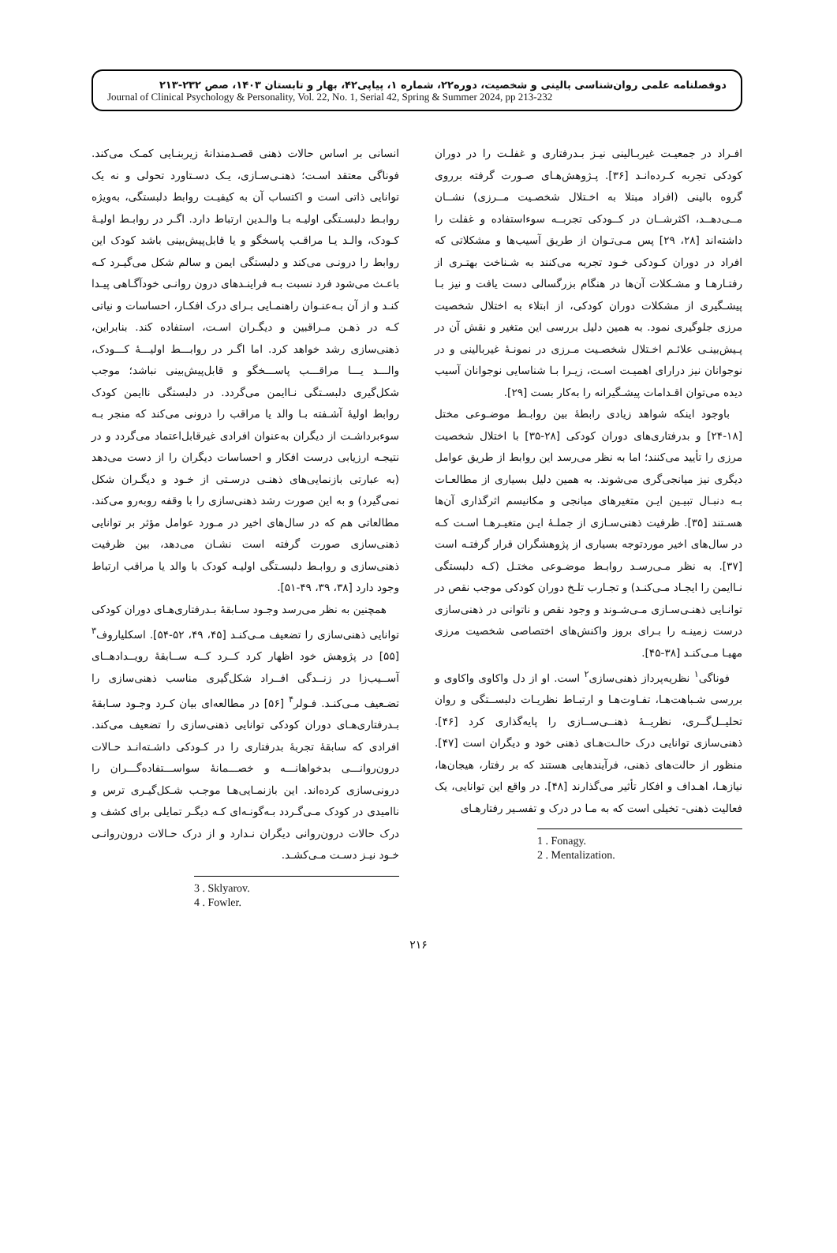دوفصلنامه علمی روان‌شناسی بالینی و شخصیت، دوره۲۲، شماره ۱، پیاپی۴۲، بهار و تابستان ۱۴۰۳، صص ۲۳۲-۲۱۳
Journal of Clinical Psychology & Personality, Vol. 22, No. 1, Serial 42, Spring & Summer 2024, pp 213-232
افـراد در جمعیـت غیربـالینی نیـز بـدرفتاری و غفلـت را در دوران کودکی تجربه کـرده‌انـد [۳۶]. پـژوهش‌هـای صـورت گرفته برروی گروه بالینی (افراد مبتلا به اخـتلال شخصـیت مــرزی) نشــان مــی‌دهــد، اکثرشــان در کــودکی تجربــه سوءاستفاده و غفلت را داشته‌اند [۲۸، ۲۹] پس مـی‌تـوان از طریق آسیب‌ها و مشکلاتی که افراد در دوران کـودکی خـود تجربه می‌کنند به شـناخت بهتـری از رفتـارهـا و مشـکلات آن‌ها در هنگام بزرگسالی دست یافت و نیز بـا پیشـگیری از مشکلات دوران کودکی، از ابتلاء به اختلال شخصیت مرزی جلوگیری نمود. به همین دلیل بررسی این متغیر و نقش آن در پـیش‌بینـی علائـم اخـتلال شخصـیت مـرزی در نمونـۀ غیربالینی و در نوجوانان نیز درارای اهمیـت اسـت، زیـرا بـا شناسایی نوجوانان آسیب دیده می‌توان اقـدامات پیشـگیرانه را به‌کار بست [۲۹].
باوجود اینکه شواهد زیادی رابطۀ بین روابـط موضـوعی مختل [۱۸-۲۴] و بدرفتاری‌های دوران کودکی [۲۸-۳۵] با اختلال شخصیت مرزی را تأیید می‌کنند؛ اما به نظر می‌رسد این روابط از طریق عوامل دیگری نیز میانجی‌گری می‌شوند. به همین دلیل بسیاری از مطالعـات بـه دنبـال تبیـین ایـن متغیرهای میانجی و مکانیسم اثرگذاری آن‌ها هسـتند [۳۵]. ظرفیت ذهنی‌سـازی از جملـۀ ایـن متغیـرهـا اسـت کـه در سال‌های اخیر موردتوجه بسیاری از پژوهشگران قرار گرفتـه است [۳۷]. به نظر مـی‌رسـد روابـط موضـوعی مختـل (کـه دلبستگی نـاایمن را ایجـاد مـی‌کنـد) و تجـارب تلـخ دوران کودکی موجب نقص در توانـایی ذهنـی‌سـازی مـی‌شـوند و وجود نقص و ناتوانی در ذهنی‌سازی درست زمینـه را بـرای بروز واکنش‌های اختصاصی شخصیت مرزی مهیـا مـی‌کنـد [۳۸-۴۵].
فوناگی<sup>۱</sup> نظریه‌پرداز ذهنی‌سازی<sup>۲</sup> است. او از دل واکاوی واکاوی و بررسی شـباهت‌هـا، تفـاوت‌هـا و ارتبـاط نظریـات دلبســتگی و روان تحلیــل‌گــری، نظریــۀ ذهنــی‌ســازی را پایه‌گذاری کرد [۴۶]. ذهنی‌سازی توانایی درک حالـت‌هـای ذهنی خود و دیگران است [۴۷]. منظور از حالت‌های ذهنی، فرآیندهایی هستند که بر رفتار، هیجان‌ها، نیازهـا، اهـداف و افکار تأثیر می‌گذارند [۴۸]. در واقع این توانایی، یک فعالیت ذهنی- تخیلی است که به مـا در درک و تفسـیر رفتارهـای
1 . Fonagy.
2 . Mentalization.
انسانی بر اساس حالات ذهنی قصـدمندانۀ زیربنـایی کمـک می‌کند. فوناگی معتقد اسـت؛ ذهنـی‌سـازی، یـک دسـتاورد تحولی و نه یک توانایی ذاتی است و اکتساب آن به کیفیـت روابط دلبستگی، به‌ویژه روابـط دلبسـتگی اولیـه بـا والـدین ارتباط دارد. اگـر در روابـط اولیـۀ کـودک، والـد یـا مراقـب پاسخگو و یا قابل‌پیش‌بینی باشد کودک این روابط را درونـی می‌کند و دلبستگی ایمن و سالم شکل می‌گیـرد کـه باعـث می‌شود فرد نسبت بـه فراینـدهای درون روانـی خودآگـاهی پیـدا کنـد و از آن بـه‌عنـوان راهنمـایی بـرای درک افکـار، احساسات و نیاتی کـه در ذهـن مـراقبین و دیگـران اسـت، استفاده کند. بنابراین، ذهنی‌سازی رشد خواهد کرد. اما اگـر در روابـــط اولیـــۀ کـــودک، والـــد یـــا مراقـــب پاســـخگو و قابل‌پیش‌بینی نباشد؛ موجب شکل‌گیری دلبسـتگی نـاایمن می‌گردد. در دلبستگی ناایمن کودک روابط اولیۀ آشـفته بـا والد یا مراقب را درونی می‌کند که منجر بـه سوءبرداشـت از دیگران به‌عنوان افرادی غیرقابل‌اعتماد می‌گردد و در نتیجـه ارزیابی درست افکار و احساسات دیگران را از دست می‌دهد (به عبارتی بازنمایی‌های ذهنـی درسـتی از خـود و دیگـران شکل نمی‌گیرد) و به این صورت رشد ذهنی‌سازی را با وقفه روبه‌رو می‌کند. مطالعاتی هم که در سال‌های اخیر در مـورد عوامل مؤثر بر توانایی ذهنی‌سازی صورت گرفته است نشـان می‌دهد، بین ظرفیت ذهنی‌سازی و روابـط دلبسـتگی اولیـه کودک با والد یا مراقب ارتباط وجود دارد [۳۸، ۳۹، ۴۹-۵۱].
همچنین به نظر می‌رسد وجـود سـابقۀ بـدرفتاری‌هـای دوران کودکی توانایی ذهنی‌سازی را تضعیف مـی‌کنـد [۴۵، ۴۹، ۵۲-۵۴]. اسکلیاروف<sup>۳</sup> [۵۵] در پژوهش خود اظهار کرد کــرد کــه ســابقۀ رویــدادهــای آســیب‌زا در زنــدگی افــراد شکل‌گیری مناسب ذهنی‌سازی را تضـعیف مـی‌کنـد. فـولر<sup>۴</sup> [۵۶] در مطالعه‌ای بیان کـرد وجـود سـابقۀ بـدرفتاری‌هـای دوران کودکی توانایی ذهنی‌سازی را تضعیف می‌کند. افرادی که سابقۀ تجربۀ بدرفتاری را در کـودکی داشـته‌انـد حـالات درون‌روانـــی بدخواهانـــه و خصـــمانۀ سواســـتفاده‌گـــران را درونی‌سازی کرده‌اند. این بازنمـایی‌هـا موجـب شـکل‌گیـری ترس و ناامیدی در کودک مـی‌گـردد بـه‌گونـه‌ای کـه دیگـر تمایلی برای کشف و درک حالات درون‌روانی دیگران نـدارد و از درک حـالات درون‌روانـی خـود نیـز دسـت مـی‌کشـد.
3 . Sklyarov.
4 . Fowler.
۲۱۶